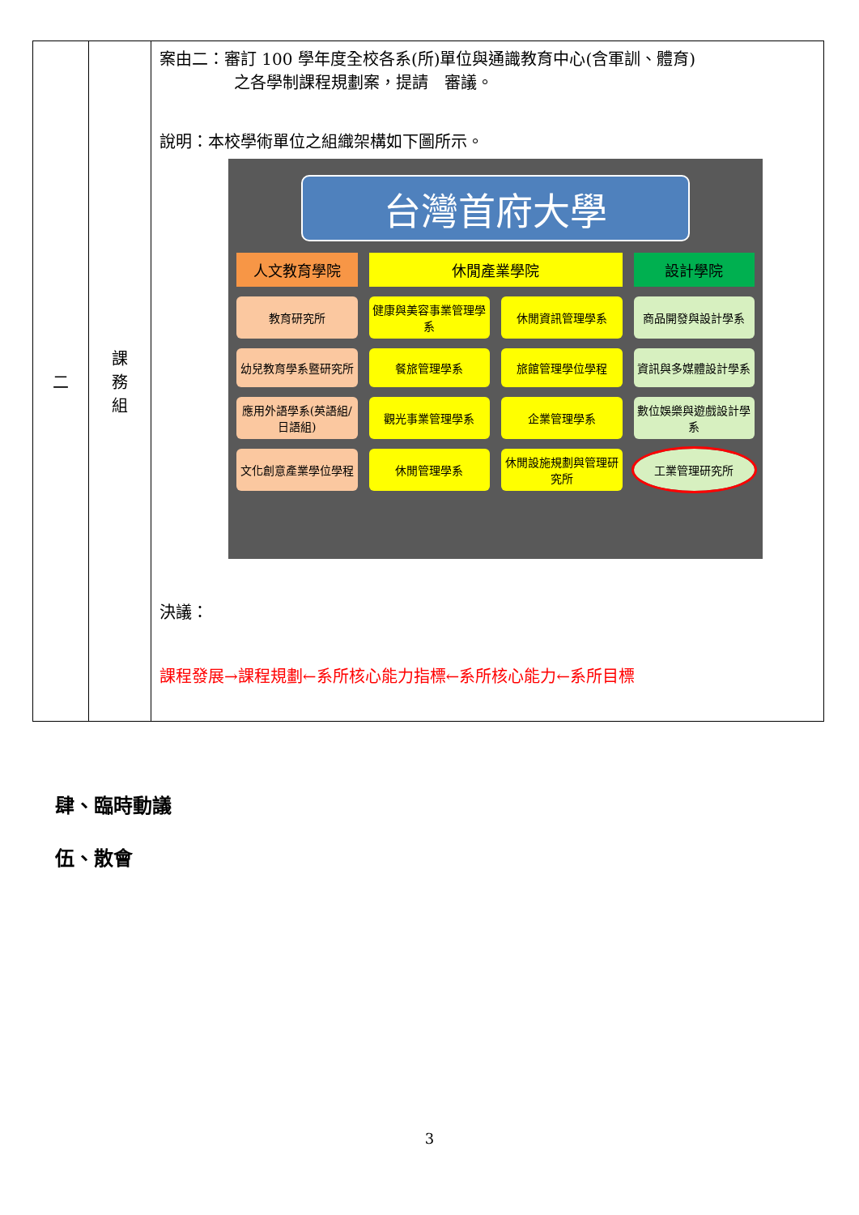| 二 | 課 務 組 | 案由二：審訂 100 學年度全校各系(所)單位與通識教育中心(含軍訓、體育) 之各學制課程規劃案，提請 審議。 說明：本校學術單位之組織架構如下圖所示。 台灣首府大學 人文教育學院 休閒產業學院 設計學院 教育研究所 健康與美容事業管理學系 休閒資訊管理學系 商品開發與設計學系 幼兒教育學系暨研究所 餐旅管理學系 旅館管理學位學程 資訊與多媒體設計學系 應用外語學系(英語組/日語組) 觀光事業管理學系 企業管理學系 數位娛樂與遊戲設計學系 文化創意產業學位學程 休閒管理學系 休閒設施規劃與管理研究所 工業管理研究所 決議： 課程發展→課程規劃←系所核心能力指標←系所核心能力←系所目標 |
肆、臨時動議
伍、散會
3